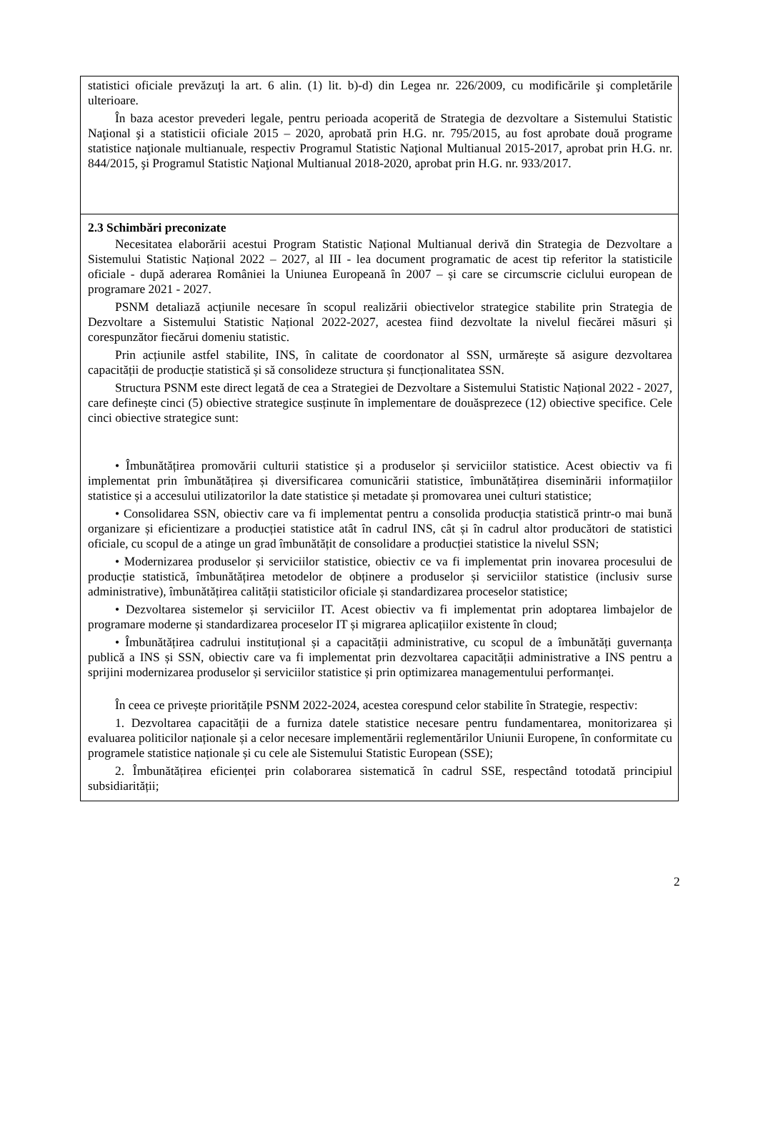| statistici oficiale prevăzuţi la art. 6 alin. (1) lit. b)-d) din Legea nr. 226/2009, cu modificările şi completările ulterioare. În baza acestor prevederi legale, pentru perioada acoperită de Strategia de dezvoltare a Sistemului Statistic Naţional şi a statisticii oficiale 2015 – 2020, aprobată prin H.G. nr. 795/2015, au fost aprobate două programe statistice naţionale multianuale, respectiv Programul Statistic Naţional Multianual 2015-2017, aprobat prin H.G. nr. 844/2015, şi Programul Statistic Naţional Multianual 2018-2020, aprobat prin H.G. nr. 933/2017. |
| 2.3 Schimbări preconizate Necesitatea elaborării acestui Program Statistic Național Multianual derivă din Strategia de Dezvoltare a Sistemului Statistic Național 2022 – 2027, al III - lea document programatic de acest tip referitor la statisticile oficiale - după aderarea României la Uniunea Europeană în 2007 – și care se circumscrie ciclului european de programare 2021 - 2027. PSNM detaliază acțiunile necesare în scopul realizării obiectivelor strategice stabilite prin Strategia de Dezvoltare a Sistemului Statistic Național 2022-2027, acestea fiind dezvoltate la nivelul fiecărei măsuri și corespunzător fiecărui domeniu statistic. Prin acțiunile astfel stabilite, INS, în calitate de coordonator al SSN, urmărește să asigure dezvoltarea capacității de producție statistică și să consolideze structura și funcționalitatea SSN. Structura PSNM este direct legată de cea a Strategiei de Dezvoltare a Sistemului Statistic Național 2022 - 2027, care definește cinci (5) obiective strategice susținute în implementare de douăsprezece (12) obiective specifice. Cele cinci obiective strategice sunt: • Îmbunătățirea promovării culturii statistice și a produselor și serviciilor statistice. Acest obiectiv va fi implementat prin îmbunătățirea și diversificarea comunicării statistice, îmbunătățirea diseminării informațiilor statistice și a accesului utilizatorilor la date statistice și metadate și promovarea unei culturi statistice; • Consolidarea SSN, obiectiv care va fi implementat pentru a consolida producția statistică printr-o mai bună organizare și eficientizare a producției statistice atât în cadrul INS, cât și în cadrul altor producători de statistici oficiale, cu scopul de a atinge un grad îmbunătățit de consolidare a producției statistice la nivelul SSN; • Modernizarea produselor și serviciilor statistice, obiectiv ce va fi implementat prin inovarea procesului de producție statistică, îmbunătățirea metodelor de obținere a produselor și serviciilor statistice (inclusiv surse administrative), îmbunătățirea calității statisticilor oficiale și standardizarea proceselor statistice; • Dezvoltarea sistemelor și serviciilor IT. Acest obiectiv va fi implementat prin adoptarea limbajelor de programare moderne și standardizarea proceselor IT și migrarea aplicațiilor existente în cloud; • Îmbunătățirea cadrului instituțional și a capacității administrative, cu scopul de a îmbunătăți guvernanța publică a INS și SSN, obiectiv care va fi implementat prin dezvoltarea capacității administrative a INS pentru a sprijini modernizarea produselor și serviciilor statistice și prin optimizarea managementului performanței. În ceea ce privește prioritățile PSNM 2022-2024, acestea corespund celor stabilite în Strategie, respectiv: 1. Dezvoltarea capacității de a furniza datele statistice necesare pentru fundamentarea, monitorizarea și evaluarea politicilor naționale și a celor necesare implementării reglementărilor Uniunii Europene, în conformitate cu programele statistice naționale și cu cele ale Sistemului Statistic European (SSE); 2. Îmbunătățirea eficienței prin colaborarea sistematică în cadrul SSE, respectând totodată principiul subsidiarității; |
2